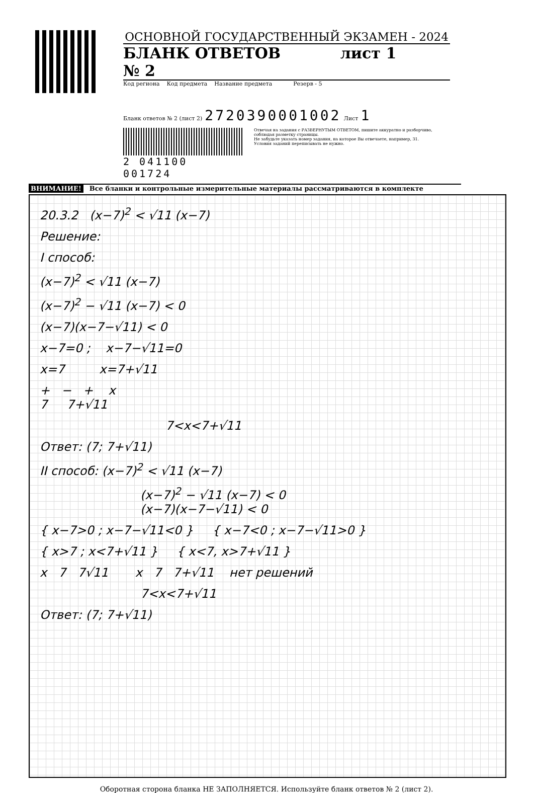ОСНОВНОЙ ГОСУДАРСТВЕННЫЙ ЭКЗАМЕН - 2024
БЛАНК ОТВЕТОВ № 2 лист 1
Код региона Код предмета Название предмета Резерв - 5
Бланк ответов № 2 (лист 2) 2720390001002 Лист 1
2 041100 001724
Отвечая на задания с РАЗВЕРНУТЫМ ОТВЕТОМ, пишите аккуратно и разборчиво, соблюдая разметку страницы.
Не забудьте указать номер задания, на которое Вы отвечаете, например, 31.
Условия заданий переписывать не нужно.
ВНИМАНИЕ! Все бланки и контрольные измерительные материалы рассматриваются в комплекте
20.3.2 (x−7)<sup>2</sup> < √11 (x−7)
Решение:
I способ:
(x−7)<sup>2</sup> < √11 (x−7)
(x−7)<sup>2</sup> − √11 (x−7) < 0
(x−7)(x−7−√11) < 0
x−7=0 ; x−7−√11=0
x=7 x=7+√11
+ − + x
7 7+√11
7<x<7+√11
Ответ: (7; 7+√11)
II способ: (x−7)<sup>2</sup> < √11 (x−7)
(x−7)<sup>2</sup> − √11 (x−7) < 0
(x−7)(x−7−√11) < 0
{ x−7>0 ; x−7−√11<0 } { x−7<0 ; x−7−√11>0 }
{ x>7 ; x<7+√11 } { x<7, x>7+√11 }
x 7 7√11 x 7 7+√11 нет решений
7<x<7+√11
Ответ: (7; 7+√11)
Оборотная сторона бланка НЕ ЗАПОЛНЯЕТСЯ. Используйте бланк ответов № 2 (лист 2).